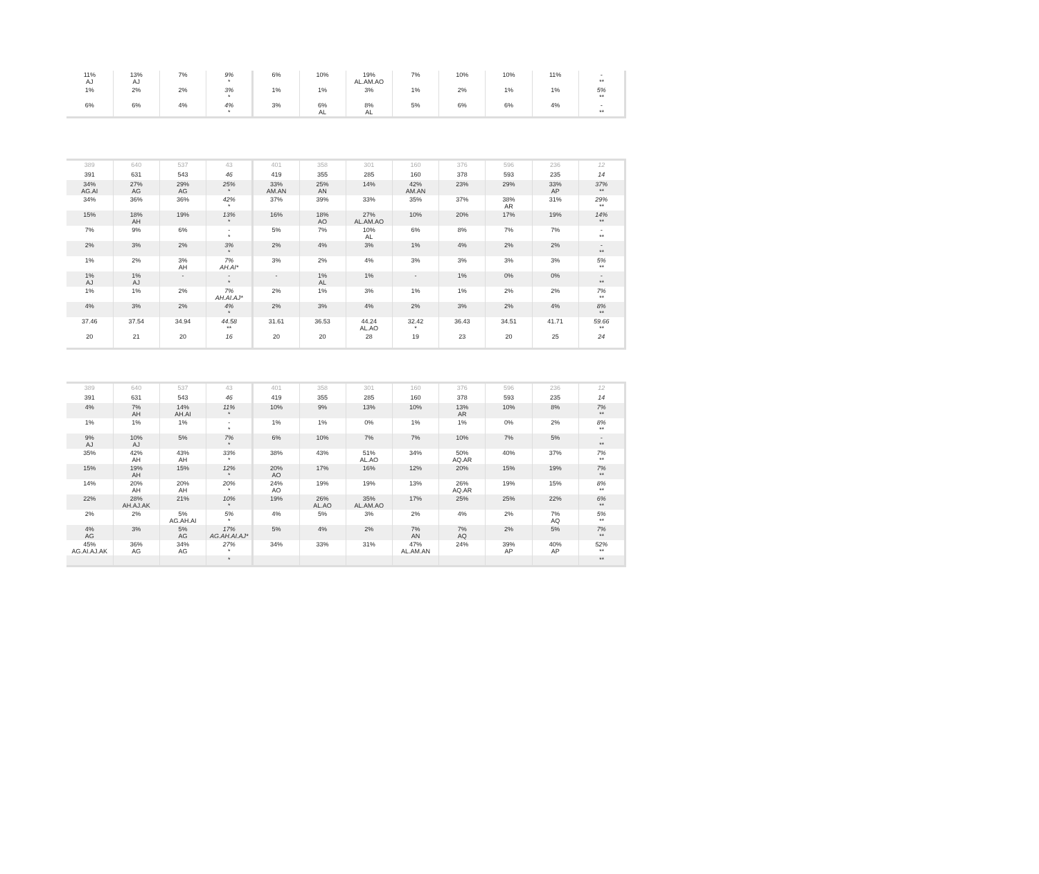| 11% AJ | 13% AJ | 7% | 9% * | 6% | 10% | 19% AL.AM.AO | 7% | 10% | 10% | 11% | - ** |
| 1% | 2% | 2% | 3% * | 1% | 1% | 3% | 1% | 2% | 1% | 1% | 5% ** |
| 6% | 6% | 4% | 4% * | 3% | 6% AL | 8% AL | 5% | 6% | 6% | 4% | - ** |
| 389 | 640 | 537 | 43 | 401 | 358 | 301 | 160 | 376 | 596 | 236 | 12 |
| 391 | 631 | 543 | 46 | 419 | 355 | 285 | 160 | 378 | 593 | 235 | 14 |
| 34% AG.AI | 27% AG | 29% AG | 25% * | 33% AM.AN | 25% AN | 14% | 42% AM.AN | 23% | 29% | 33% AP | 37% ** |
| 34% | 36% | 36% | 42% * | 37% | 39% | 33% | 35% | 37% | 38% AR | 31% | 29% ** |
| 15% | 18% AH | 19% | 13% * | 16% | 18% AO | 27% AL.AM.AO | 10% | 20% | 17% | 19% | 14% ** |
| 7% | 9% | 6% | - * | 5% | 7% | 10% AL | 6% | 8% | 7% | 7% | - ** |
| 2% | 3% | 2% | 3% * | 2% | 4% | 3% | 1% | 4% | 2% | 2% | - ** |
| 1% | 2% | 3% AH | 7% AH.AI* | 3% | 2% | 4% | 3% | 3% | 3% | 3% | 5% ** |
| 1% AJ | 1% AJ | - | - * | - | 1% AL | 1% | - | 1% | 0% | 0% | - ** |
| 1% | 1% | 2% | 7% AH.AI.AJ* | 2% | 1% | 3% | 1% | 1% | 2% | 2% | 7% ** |
| 4% | 3% | 2% | 4% * | 2% | 3% | 4% | 2% | 3% | 2% | 4% | 8% ** |
| 37.46 | 37.54 | 34.94 | 44.58 ** | 31.61 | 36.53 | 44.24 AL.AO | 32.42 * | 36.43 | 34.51 | 41.71 | 59.66 ** |
| 20 | 21 | 20 | 16 | 20 | 20 | 28 | 19 | 23 | 20 | 25 | 24 |
| 389 | 640 | 537 | 43 | 401 | 358 | 301 | 160 | 376 | 596 | 236 | 12 |
| 391 | 631 | 543 | 46 | 419 | 355 | 285 | 160 | 378 | 593 | 235 | 14 |
| 4% | 7% AH | 14% AH.AI | 11% * | 10% | 9% | 13% | 10% | 13% AR | 10% | 8% | 7% ** |
| 1% | 1% | 1% | - * | 1% | 1% | 0% | 1% | 1% | 0% | 2% | 8% ** |
| 9% AJ | 10% AJ | 5% | 7% * | 6% | 10% | 7% | 7% | 10% | 7% | 5% | - ** |
| 35% | 42% AH | 43% AH | 33% * | 38% | 43% | 51% AL.AO | 34% | 50% AQ.AR | 40% | 37% | 7% ** |
| 15% | 19% AH | 15% | 12% * | 20% AO | 17% | 16% | 12% | 20% | 15% | 19% | 7% ** |
| 14% | 20% AH | 20% AH | 20% * | 24% AO | 19% | 19% | 13% | 26% AQ.AR | 19% | 15% | 8% ** |
| 22% | 28% AH.AJ.AK | 21% | 10% * | 19% | 26% AL.AO | 35% AL.AM.AO | 17% | 25% | 25% | 22% | 6% ** |
| 2% | 2% | 5% AG.AH.AI | 5% * | 4% | 5% | 3% | 2% | 4% | 2% | 7% AQ | 5% ** |
| 4% AG | 3% | 5% AG | 17% AG.AH.AI.AJ* | 5% | 4% | 2% | 7% AN | 7% AQ | 2% | 5% | 7% ** |
| 45% AG.AI.AJ.AK | 36% AG | 34% AG | 27% * | 34% | 33% | 31% | 47% AL.AM.AN | 24% | 39% AP | 40% AP | 52% ** |
| | | | * | | | | | | | | ** |